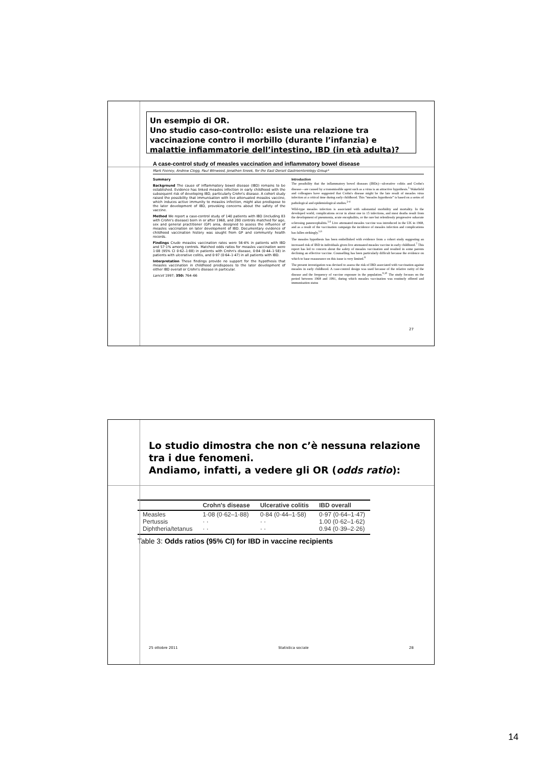Un esempio di OR.
Uno studio caso-controllo: esiste una relazione tra vaccinazione contro il morbillo (durante l’infanzia) e malattie infiammatorie dell’intestino, IBD (in età adulta)?
A case-control study of measles vaccination and inflammatory bowel disease
Mark Feeney, Andrew Clegg, Paul Winwood, Jonathon Snook, for the East Dorset Gastroenterology Group*
Summary
Background The cause of inflammatory bowel disease (IBD) remains to be established. Evidence has linked measles infection in early childhood with the subsequent risk of developing IBD, particularly Crohn's disease. A cohort study raised the possibility that immunisation with live attenuated measles vaccine, which induces active immunity to measles infection, might also predispose to the later development of IBD, provoking concerns about the safety of the vaccine.
Method We report a case-control study of 140 patients with IBD (including 83 with Crohn's disease) born in or after 1968, and 280 controls matched for age, sex and general practitioner (GP) area, designed to assess the influence of measles vaccination on later development of IBD. Documentary evidence of childhood vaccination history was sought from GP and community health records.
Findings Crude measles vaccination rates were 56·4% in patients with IBD and 57·1% among controls. Matched odds ratios for measles vaccination were 1·08 (95% CI 0·62–1·88) in patients with Crohn's disease, 0·84 (0·44–1·58) in patients with ulcerative colitis, and 0·97 (0·64–1·47) in all patients with IBD.
Interpretation These findings provide no support for the hypothesis that measles vaccination in childhood predisposes to the later development of either IBD overall or Crohn's disease in particular.
Lancet 1997; 350: 764–66
Introduction
The possibility that the inflammatory bowel diseases (IBDs)—ulcerative colitis and Crohn's disease—are caused by a transmissible agent such as a virus is an attractive hypothesis.<sup>1</sup> Wakefield and colleagues have suggested that Crohn's disease might be the late result of measles virus infection at a critical time during early childhood. This “measles hypothesis” is based on a series of pathological and epidemiological studies.<sup>2-4</sup>
Wild-type measles infection is associated with substantial morbidity and mortality. In the developed world, complications occur in about one in 15 infections, and most deaths result from the development of pneumonia, acute encephalitis, or the rare but relentlessly progressive subacute sclerosing panencephalitis.<sup>5,6</sup> Live attenuated measles vaccine was introduced in the UK in 1968, and as a result of the vaccination campaign the incidence of measles infection and complications has fallen strikingly.<sup>5,6</sup>
The measles hypothesis has been embellished with evidence from a cohort study suggesting an increased risk of IBD in individuals given live attenuated measles vaccine in early childhood.<sup>7</sup> This report has led to concern about the safety of measles vaccination and resulted in some parents declining an effective vaccine. Counselling has been particularly difficult because the evidence on which to base reassurance on this issue is very limited.<sup>8</sup>
The present investigation was devised to assess the risk of IBD associated with vaccination against measles in early childhood. A case-control design was used because of the relative rarity of the disease and the frequency of vaccine exposure in the population.<sup>9,10</sup> The study focuses on the period between 1968 and 1991, during which measles vaccination was routinely offered and immunisation status
27
Lo studio dimostra che non c’è nessuna relazione tra i due fenomeni.
Andiamo, infatti, a vedere gli OR (odds ratio):
| | Crohn's disease | Ulcerative colitis | IBD overall |
| --- | --- | --- | --- |
| Measles | 1·08 (0·62–1·88) | 0·84 (0·44–1·58) | 0·97 (0·64–1·47) |
| Pertussis | · · | · · | 1.00 (0·62–1·62) |
| Diphtheria/tetanus | · · | · · | 0.94 (0·39–2·26) |
Table 3: Odds ratios (95% CI) for IBD in vaccine recipients
25 ottobre 2011 Statistica sociale 28
14